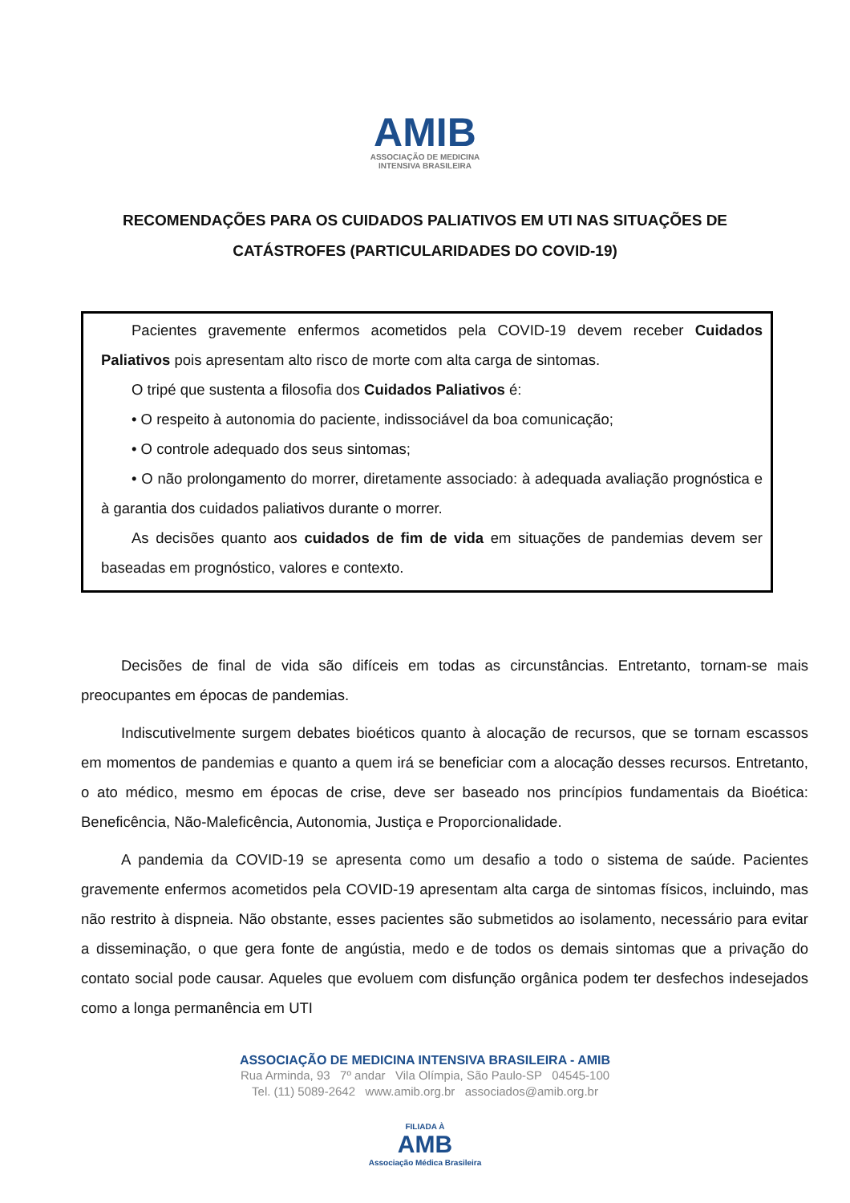AMIB
ASSOCIAÇÃO DE MEDICINA
INTENSIVA BRASILEIRA
RECOMENDAÇÕES PARA OS CUIDADOS PALIATIVOS EM UTI NAS SITUAÇÕES DE CATÁSTROFES (PARTICULARIDADES DO COVID-19)
Pacientes gravemente enfermos acometidos pela COVID-19 devem receber Cuidados Paliativos pois apresentam alto risco de morte com alta carga de sintomas.
O tripé que sustenta a filosofia dos Cuidados Paliativos é:
• O respeito à autonomia do paciente, indissociável da boa comunicação;
• O controle adequado dos seus sintomas;
• O não prolongamento do morrer, diretamente associado: à adequada avaliação prognóstica e à garantia dos cuidados paliativos durante o morrer.
As decisões quanto aos cuidados de fim de vida em situações de pandemias devem ser baseadas em prognóstico, valores e contexto.
Decisões de final de vida são difíceis em todas as circunstâncias. Entretanto, tornam-se mais preocupantes em épocas de pandemias.
Indiscutivelmente surgem debates bioéticos quanto à alocação de recursos, que se tornam escassos em momentos de pandemias e quanto a quem irá se beneficiar com a alocação desses recursos. Entretanto, o ato médico, mesmo em épocas de crise, deve ser baseado nos princípios fundamentais da Bioética: Beneficência, Não-Maleficência, Autonomia, Justiça e Proporcionalidade.
A pandemia da COVID-19 se apresenta como um desafio a todo o sistema de saúde. Pacientes gravemente enfermos acometidos pela COVID-19 apresentam alta carga de sintomas físicos, incluindo, mas não restrito à dispneia. Não obstante, esses pacientes são submetidos ao isolamento, necessário para evitar a disseminação, o que gera fonte de angústia, medo e de todos os demais sintomas que a privação do contato social pode causar. Aqueles que evoluem com disfunção orgânica podem ter desfechos indesejados como a longa permanência em UTI
ASSOCIAÇÃO DE MEDICINA INTENSIVA BRASILEIRA - AMIB
Rua Arminda, 93 7º andar Vila Olímpia, São Paulo-SP 04545-100
Tel. (11) 5089-2642 www.amib.org.br associados@amib.org.br
FILIADA À
AMB
Associação Médica Brasileira